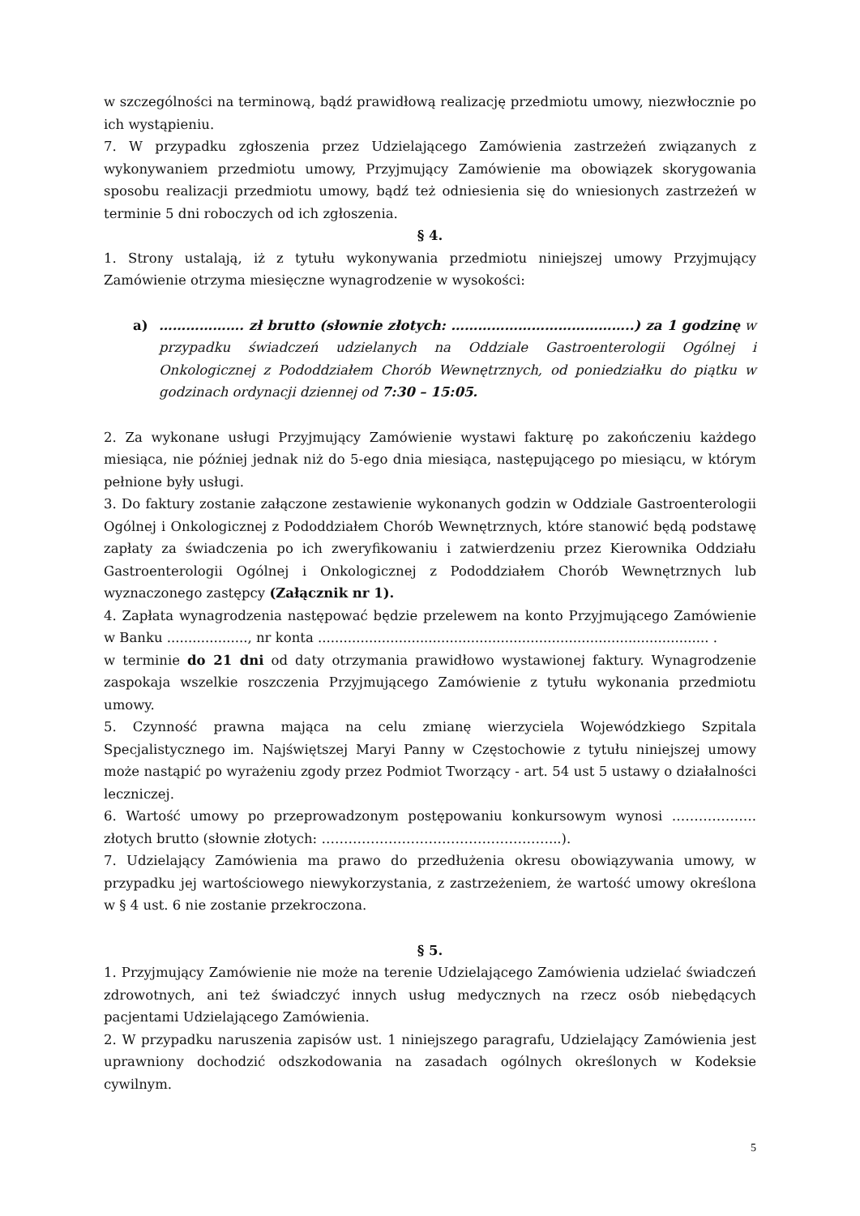w szczególności na terminową, bądź prawidłową realizację przedmiotu umowy, niezwłocznie po ich wystąpieniu.
7. W przypadku zgłoszenia przez Udzielającego Zamówienia zastrzeżeń związanych z wykonywaniem przedmiotu umowy, Przyjmujący Zamówienie ma obowiązek skorygowania sposobu realizacji przedmiotu umowy, bądź też odniesienia się do wniesionych zastrzeżeń w terminie 5 dni roboczych od ich zgłoszenia.
§ 4.
1. Strony ustalają, iż z tytułu wykonywania przedmiotu niniejszej umowy Przyjmujący Zamówienie otrzyma miesięczne wynagrodzenie w wysokości:
a) ………………. zł brutto (słownie złotych: …………………………………..) za 1 godzinę w przypadku świadczeń udzielanych na Oddziale Gastroenterologii Ogólnej i Onkologicznej z Pododdziałem Chorób Wewnętrznych, od poniedziałku do piątku w godzinach ordynacji dziennej od 7:30 – 15:05.
2. Za wykonane usługi Przyjmujący Zamówienie wystawi fakturę po zakończeniu każdego miesiąca, nie później jednak niż do 5-ego dnia miesiąca, następującego po miesiącu, w którym pełnione były usługi.
3. Do faktury zostanie załączone zestawienie wykonanych godzin w Oddziale Gastroenterologii Ogólnej i Onkologicznej z Pododdziałem Chorób Wewnętrznych, które stanowić będą podstawę zapłaty za świadczenia po ich zweryfikowaniu i zatwierdzeniu przez Kierownika Oddziału Gastroenterologii Ogólnej i Onkologicznej z Pododdziałem Chorób Wewnętrznych lub wyznaczonego zastępcy (Załącznik nr 1).
4. Zapłata wynagrodzenia następować będzie przelewem na konto Przyjmującego Zamówienie w Banku ..................., nr konta ............................................................................................ .
w terminie do 21 dni od daty otrzymania prawidłowo wystawionej faktury. Wynagrodzenie zaspokaja wszelkie roszczenia Przyjmującego Zamówienie z tytułu wykonania przedmiotu umowy.
5. Czynność prawna mająca na celu zmianę wierzyciela Wojewódzkiego Szpitala Specjalistycznego im. Najświętszej Maryi Panny w Częstochowie z tytułu niniejszej umowy może nastąpić po wyrażeniu zgody przez Podmiot Tworzący - art. 54 ust 5 ustawy o działalności leczniczej.
6. Wartość umowy po przeprowadzonym postępowaniu konkursowym wynosi ………………. złotych brutto (słownie złotych: ……………………………………………...).
7. Udzielający Zamówienia ma prawo do przedłużenia okresu obowiązywania umowy, w przypadku jej wartościowego niewykorzystania, z zastrzeżeniem, że wartość umowy określona w § 4 ust. 6 nie zostanie przekroczona.
§ 5.
1. Przyjmujący Zamówienie nie może na terenie Udzielającego Zamówienia udzielać świadczeń zdrowotnych, ani też świadczyć innych usług medycznych na rzecz osób niebędących pacjentami Udzielającego Zamówienia.
2. W przypadku naruszenia zapisów ust. 1 niniejszego paragrafu, Udzielający Zamówienia jest uprawniony dochodzić odszkodowania na zasadach ogólnych określonych w Kodeksie cywilnym.
5